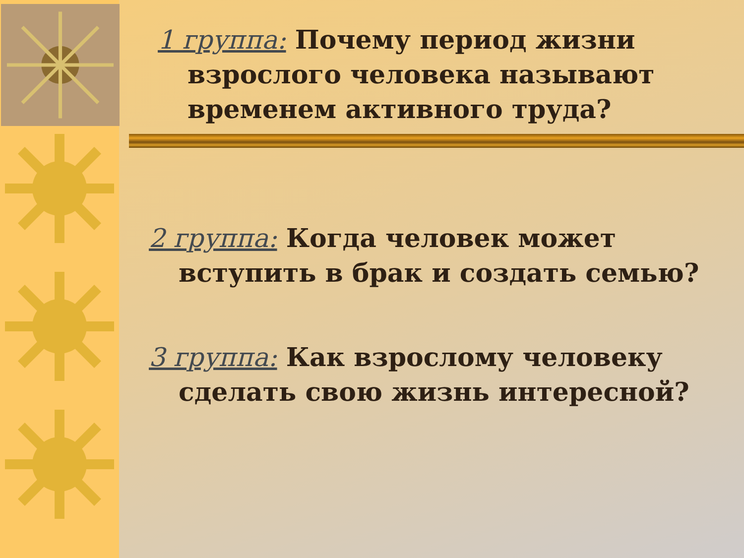1 группа: Почему период жизни взрослого человека называют временем активного труда?
2 группа: Когда человек может вступить в брак и создать семью?
3 группа: Как взрослому человеку сделать свою жизнь интересной?